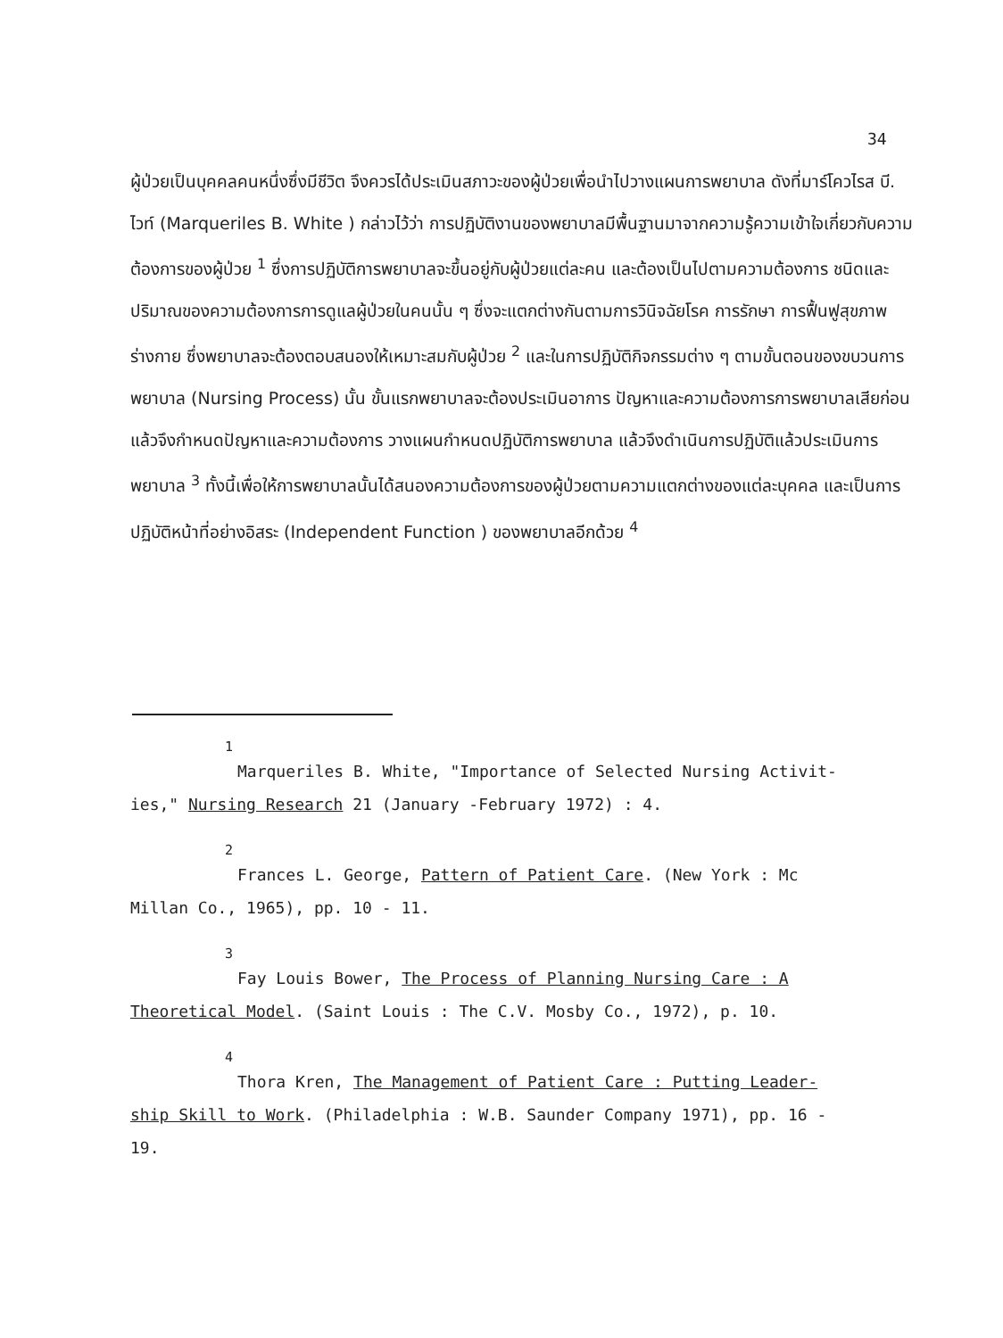34
ผู้ป่วยเป็นบุคคลคนหนึ่งซึ่งมีชีวิต จึงควรได้ประเมินสภาวะของผู้ป่วยเพื่อนำไปวางแผนการพยาบาล ดังที่มาร์โควไรส บี. ไวท์ (Marqueriles B. White ) กล่าวไว้ว่า การปฏิบัติงานของพยาบาลมีพื้นฐานมาจากความรู้ความเข้าใจเกี่ยวกับความต้องการของผู้ป่วย <sup>1</sup> ซึ่งการปฏิบัติการพยาบาลจะขึ้นอยู่กับผู้ป่วยแต่ละคน และต้องเป็นไปตามความต้องการ ชนิดและปริมาณของความต้องการการดูแลผู้ป่วยในคนนั้น ๆ ซึ่งจะแตกต่างกันตามการวินิจฉัยโรค การรักษา การฟื้นฟูสุขภาพร่างกาย ซึ่งพยาบาลจะต้องตอบสนองให้เหมาะสมกับผู้ป่วย <sup>2</sup> และในการปฏิบัติกิจกรรมต่าง ๆ ตามขั้นตอนของขบวนการพยาบาล (Nursing Process) นั้น ขั้นแรกพยาบาลจะต้องประเมินอาการ ปัญหาและความต้องการการพยาบาลเสียก่อน แล้วจึงกำหนดปัญหาและความต้องการ วางแผนกำหนดปฏิบัติการพยาบาล แล้วจึงดำเนินการปฏิบัติแล้วประเมินการพยาบาล <sup>3</sup> ทั้งนี้เพื่อให้การพยาบาลนั้นได้สนองความต้องการของผู้ป่วยตามความแตกต่างของแต่ละบุคคล และเป็นการปฏิบัติหน้าที่อย่างอิสระ (Independent Function ) ของพยาบาลอีกด้วย <sup>4</sup>
<sup>1</sup> Marqueriles B. White, "Importance of Selected Nursing Activit-
ies," Nursing Research 21 (January -February 1972) : 4.
<sup>2</sup> Frances L. George, Pattern of Patient Care. (New York : Mc
Millan Co., 1965), pp. 10 - 11.
<sup>3</sup> Fay Louis Bower, The Process of Planning Nursing Care : A
Theoretical Model. (Saint Louis : The C.V. Mosby Co., 1972), p. 10.
<sup>4</sup> Thora Kren, The Management of Patient Care : Putting Leader-
ship Skill to Work. (Philadelphia : W.B. Saunder Company 1971), pp. 16 -
19.